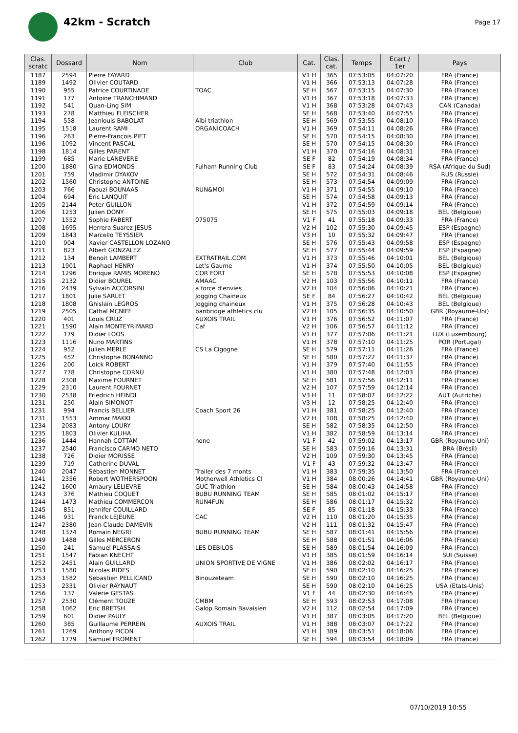42km - Scratch
Page 17
| Clas. scratc | Dossard | Nom | Club | Cat. | Clas. cat. | Temps | Ecart / 1er | Pays |
| --- | --- | --- | --- | --- | --- | --- | --- | --- |
| 1187 | 2594 | Pierre FAYARD | | V1 H | 365 | 07:53:05 | 04:07:20 | FRA (France) |
| 1189 | 1492 | Olivier COUTARD | | V1 H | 366 | 07:53:13 | 04:07:28 | FRA (France) |
| 1190 | 955 | Patrice COURTINADE | TOAC | SE H | 567 | 07:53:15 | 04:07:30 | FRA (France) |
| 1191 | 177 | Antoine TRANCHIMAND | | V1 H | 367 | 07:53:18 | 04:07:33 | FRA (France) |
| 1192 | 541 | Quan-Ling SIM | | V1 H | 368 | 07:53:28 | 04:07:43 | CAN (Canada) |
| 1193 | 278 | Matthieu FLEISCHER | | SE H | 568 | 07:53:40 | 04:07:55 | FRA (France) |
| 1194 | 558 | Jeanlouis BABOLAT | Albi triathlon | SE H | 569 | 07:53:55 | 04:08:10 | FRA (France) |
| 1195 | 1518 | Laurent RAMI | ORGANICOACH | V1 H | 369 | 07:54:11 | 04:08:26 | FRA (France) |
| 1196 | 263 | Pierre-François PIET | | SE H | 570 | 07:54:15 | 04:08:30 | FRA (France) |
| 1196 | 1092 | Vincent PASCAL | | SE H | 570 | 07:54:15 | 04:08:30 | FRA (France) |
| 1198 | 1814 | Gilles PARENT | | V1 H | 370 | 07:54:16 | 04:08:31 | FRA (France) |
| 1199 | 685 | Marie LANEVERE | | SE F | 82 | 07:54:19 | 04:08:34 | FRA (France) |
| 1200 | 1880 | Gina EDMONDS | Fulham Running Club | SE F | 83 | 07:54:24 | 04:08:39 | RSA (Afrique du Sud) |
| 1201 | 759 | Vladimir DYAKOV | | SE H | 572 | 07:54:31 | 04:08:46 | RUS (Russie) |
| 1202 | 1560 | Christophe ANTOINE | | SE H | 573 | 07:54:54 | 04:09:09 | FRA (France) |
| 1203 | 766 | Faouzi BOUNAAS | RUN&MOI | V1 H | 371 | 07:54:55 | 04:09:10 | FRA (France) |
| 1204 | 694 | Eric LANQUIT | | SE H | 574 | 07:54:58 | 04:09:13 | FRA (France) |
| 1205 | 2144 | Peter GUILLON | | V1 H | 372 | 07:54:59 | 04:09:14 | FRA (France) |
| 1206 | 1253 | Julien DONY | | SE H | 575 | 07:55:03 | 04:09:18 | BEL (Belgique) |
| 1207 | 1552 | Sophie FABERT | 075075 | V1 F | 41 | 07:55:18 | 04:09:33 | FRA (France) |
| 1208 | 1695 | Herrera Suarez JESUS | | V2 H | 102 | 07:55:30 | 04:09:45 | ESP (Espagne) |
| 1209 | 1843 | Marcello TEYSSIER | | V3 H | 10 | 07:55:32 | 04:09:47 | FRA (France) |
| 1210 | 904 | Xavier CASTELLON LOZANO | | SE H | 576 | 07:55:43 | 04:09:58 | ESP (Espagne) |
| 1211 | 823 | Albert GONZALEZ | | SE H | 577 | 07:55:44 | 04:09:59 | ESP (Espagne) |
| 1212 | 134 | Benoit LAMBERT | EXTRATRAIL.COM | V1 H | 373 | 07:55:46 | 04:10:01 | BEL (Belgique) |
| 1213 | 1901 | Raphael HENRY | Let's Gaume | V1 H | 374 | 07:55:50 | 04:10:05 | BEL (Belgique) |
| 1214 | 1296 | Enrique RAMIS MORENO | COR FORT | SE H | 578 | 07:55:53 | 04:10:08 | ESP (Espagne) |
| 1215 | 2132 | Didier BOUREL | AMAAC | V2 H | 103 | 07:55:56 | 04:10:11 | FRA (France) |
| 1216 | 2439 | Sylvain ACCORSINI | a force d'envies | V2 H | 104 | 07:56:06 | 04:10:21 | FRA (France) |
| 1217 | 1801 | Julie SARLET | Jogging Chaineux | SE F | 84 | 07:56:27 | 04:10:42 | BEL (Belgique) |
| 1218 | 1808 | Ghislain LEGROS | Jogging chaineux | V1 H | 375 | 07:56:28 | 04:10:43 | BEL (Belgique) |
| 1219 | 2505 | Cathal MCNIFF | banbridge athletics clu | V2 H | 105 | 07:56:35 | 04:10:50 | GBR (Royaume-Uni) |
| 1220 | 401 | Louis CRUZ | AUXOIS TRAIL | V1 H | 376 | 07:56:52 | 04:11:07 | FRA (France) |
| 1221 | 1590 | Alain MONTEYRIMARD | Caf | V2 H | 106 | 07:56:57 | 04:11:12 | FRA (France) |
| 1222 | 179 | Didier LOOS | | V1 H | 377 | 07:57:06 | 04:11:21 | LUX (Luxembourg) |
| 1223 | 1116 | Nuno MARTINS | | V1 H | 378 | 07:57:10 | 04:11:25 | POR (Portugal) |
| 1224 | 952 | Julien MERLE | CS La Cigogne | SE H | 579 | 07:57:11 | 04:11:26 | FRA (France) |
| 1225 | 452 | Christophe BONANNO | | SE H | 580 | 07:57:22 | 04:11:37 | FRA (France) |
| 1226 | 200 | Loick ROBERT | | V1 H | 379 | 07:57:40 | 04:11:55 | FRA (France) |
| 1227 | 778 | Christophe CORNU | | V1 H | 380 | 07:57:48 | 04:12:03 | FRA (France) |
| 1228 | 2308 | Maxime FOURNET | | SE H | 581 | 07:57:56 | 04:12:11 | FRA (France) |
| 1229 | 2310 | Laurent FOURNET | | V2 H | 107 | 07:57:59 | 04:12:14 | FRA (France) |
| 1230 | 2538 | Friedrich HEINDL | | V3 H | 11 | 07:58:07 | 04:12:22 | AUT (Autriche) |
| 1231 | 250 | Alain SIMONOT | | V3 H | 12 | 07:58:25 | 04:12:40 | FRA (France) |
| 1231 | 994 | Francis BELLIER | Coach Sport 26 | V1 H | 381 | 07:58:25 | 04:12:40 | FRA (France) |
| 1231 | 1553 | Ammar MAKKI | | V2 H | 108 | 07:58:25 | 04:12:40 | FRA (France) |
| 1234 | 2083 | Antony LOURY | | SE H | 582 | 07:58:35 | 04:12:50 | FRA (France) |
| 1235 | 1803 | Olivier KULIHA | | V1 H | 382 | 07:58:59 | 04:13:14 | FRA (France) |
| 1236 | 1444 | Hannah COTTAM | none | V1 F | 42 | 07:59:02 | 04:13:17 | GBR (Royaume-Uni) |
| 1237 | 2540 | Francisco CARMO NETO | | SE H | 583 | 07:59:16 | 04:13:31 | BRA (Brésil) |
| 1238 | 726 | Didier MORISSE | | V2 H | 109 | 07:59:30 | 04:13:45 | FRA (France) |
| 1239 | 719 | Catherine DUVAL | | V1 F | 43 | 07:59:32 | 04:13:47 | FRA (France) |
| 1240 | 2047 | Sébastien MONNET | Trailer des 7 monts | V1 H | 383 | 07:59:35 | 04:13:50 | FRA (France) |
| 1241 | 2356 | Robert WOTHERSPOON | Motherwell Athletics Cl | V1 H | 384 | 08:00:26 | 04:14:41 | GBR (Royaume-Uni) |
| 1242 | 1600 | Amaury LELIEVRE | GUC Triathlon | SE H | 584 | 08:00:43 | 04:14:58 | FRA (France) |
| 1243 | 376 | Mathieu COQUET | BUBU RUNNING TEAM | SE H | 585 | 08:01:02 | 04:15:17 | FRA (France) |
| 1244 | 1473 | Mathieu COMMERCON | RUN4FUN | SE H | 586 | 08:01:17 | 04:15:32 | FRA (France) |
| 1245 | 851 | Jennifer COUILLARD | | SE F | 85 | 08:01:18 | 04:15:33 | FRA (France) |
| 1246 | 931 | Franck LEJEUNE | CAC | V2 H | 110 | 08:01:20 | 04:15:35 | FRA (France) |
| 1247 | 2380 | Jean Claude DAMEVIN | | V2 H | 111 | 08:01:32 | 04:15:47 | FRA (France) |
| 1248 | 1374 | Romain NEGRI | BUBU RUNNING TEAM | SE H | 587 | 08:01:41 | 04:15:56 | FRA (France) |
| 1249 | 1488 | Gilles MERCERON | | SE H | 588 | 08:01:51 | 04:16:06 | FRA (France) |
| 1250 | 241 | Samuel PLASSAIS | LES DEBILOS | SE H | 589 | 08:01:54 | 04:16:09 | FRA (France) |
| 1251 | 1547 | Fabian KNECHT | | V1 H | 385 | 08:01:59 | 04:16:14 | SUI (Suisse) |
| 1252 | 2451 | Alain GUILLARD | UNION SPORTIVE DE VIGNE | V1 H | 386 | 08:02:02 | 04:16:17 | FRA (France) |
| 1253 | 1580 | Nicolas RIDES | | SE H | 590 | 08:02:10 | 04:16:25 | FRA (France) |
| 1253 | 1582 | Sebastien PELLICANO | Binouzeteam | SE H | 590 | 08:02:10 | 04:16:25 | FRA (France) |
| 1253 | 2331 | Olivier RAYNAUT | | SE H | 590 | 08:02:10 | 04:16:25 | USA (Etats-Unis) |
| 1256 | 137 | Valerie GESTAS | | V1 F | 44 | 08:02:30 | 04:16:45 | FRA (France) |
| 1257 | 2530 | Clément TOUZE | CMBM | SE H | 593 | 08:02:53 | 04:17:08 | FRA (France) |
| 1258 | 1062 | Eric BRETSH | Galop Romain Bavaisien | V2 H | 112 | 08:02:54 | 04:17:09 | FRA (France) |
| 1259 | 601 | Didier PAULY | | V1 H | 387 | 08:03:05 | 04:17:20 | BEL (Belgique) |
| 1260 | 385 | Guillaume PERREIN | AUXOIS TRAIL | V1 H | 388 | 08:03:07 | 04:17:22 | FRA (France) |
| 1261 | 1269 | Anthony PICON | | V1 H | 389 | 08:03:51 | 04:18:06 | FRA (France) |
| 1262 | 1779 | Samuel FROMENT | | SE H | 594 | 08:03:54 | 04:18:09 | FRA (France) |
07/10/2019 10:55